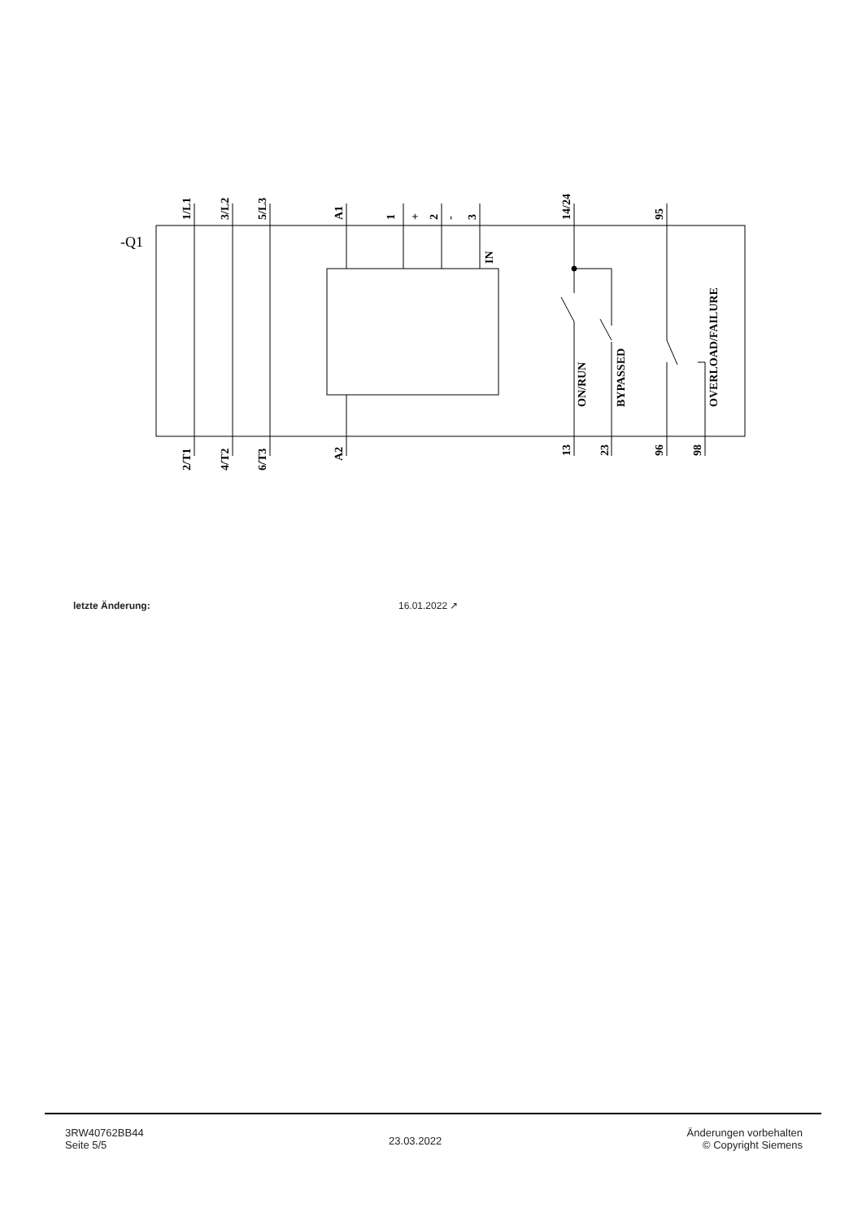1/L1
3/L2
5/L3
A1
1
+
2
-
3
14/24
95
-Q1
IN
ON/RUN
BYPASSED
OVERLOAD/FAILURE
2/T1
4/T2
6/T3
A2
13
23
96
98
letzte Änderung: 16.01.2022 ↗
3RW40762BB44
Seite 5/5
23.03.2022
Änderungen vorbehalten
© Copyright Siemens